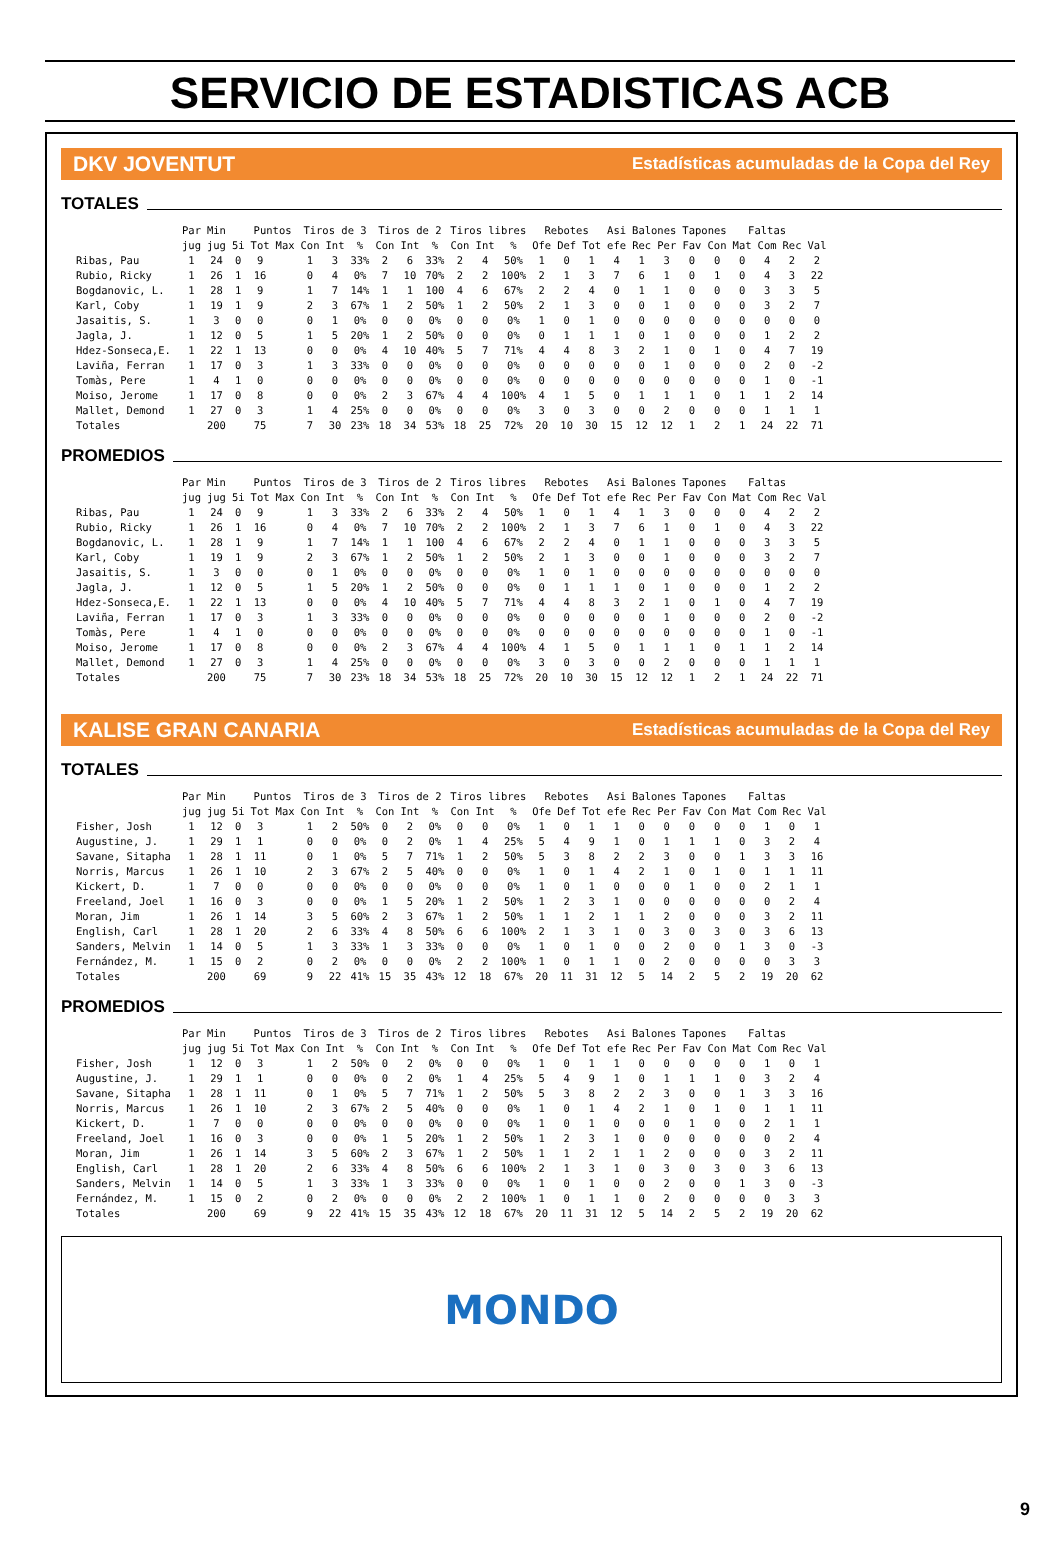SERVICIO DE ESTADISTICAS ACB
DKV JOVENTUT Estadísticas acumuladas de la Copa del Rey
TOTALES
| | Par | Min | | Puntos | | Tiros de 3 | | | Tiros de 2 | | | Tiros libres | | | Rebotes | | | Asi | Balones | | Tapones | | Faltas | | | |
| --- | --- | --- | --- | --- | --- | --- | --- | --- | --- | --- | --- | --- | --- | --- | --- | --- | --- | --- | --- | --- | --- | --- | --- | --- | --- | --- |
| | jug | jug | 5i | Tot | Max | Con | Int | % | Con | Int | % | Con | Int | % | Ofe | Def | Tot | efe | Rec | Per | Fav | Con | Mat | Com | Rec | Val |
| Ribas, Pau | 1 | 24 | 0 | 9 | | 1 | 3 | 33% | 2 | 6 | 33% | 2 | 4 | 50% | 1 | 0 | 1 | 4 | 1 | 3 | 0 | 0 | 0 | 4 | 2 | 2 |
| Rubio, Ricky | 1 | 26 | 1 | 16 | | 0 | 4 | 0% | 7 | 10 | 70% | 2 | 2 | 100% | 2 | 1 | 3 | 7 | 6 | 1 | 0 | 1 | 0 | 4 | 3 | 22 |
| Bogdanovic, L. | 1 | 28 | 1 | 9 | | 1 | 7 | 14% | 1 | 1 | 100 | 4 | 6 | 67% | 2 | 2 | 4 | 0 | 1 | 1 | 0 | 0 | 0 | 3 | 3 | 5 |
| Karl, Coby | 1 | 19 | 1 | 9 | | 2 | 3 | 67% | 1 | 2 | 50% | 1 | 2 | 50% | 2 | 1 | 3 | 0 | 0 | 1 | 0 | 0 | 0 | 3 | 2 | 7 |
| Jasaitis, S. | 1 | 3 | 0 | 0 | | 0 | 1 | 0% | 0 | 0 | 0% | 0 | 0 | 0% | 1 | 0 | 1 | 0 | 0 | 0 | 0 | 0 | 0 | 0 | 0 | 0 |
| Jagla, J. | 1 | 12 | 0 | 5 | | 1 | 5 | 20% | 1 | 2 | 50% | 0 | 0 | 0% | 0 | 1 | 1 | 1 | 0 | 1 | 0 | 0 | 0 | 1 | 2 | 2 |
| Hdez-Sonseca,E. | 1 | 22 | 1 | 13 | | 0 | 0 | 0% | 4 | 10 | 40% | 5 | 7 | 71% | 4 | 4 | 8 | 3 | 2 | 1 | 0 | 1 | 0 | 4 | 7 | 19 |
| Laviña, Ferran | 1 | 17 | 0 | 3 | | 1 | 3 | 33% | 0 | 0 | 0% | 0 | 0 | 0% | 0 | 0 | 0 | 0 | 0 | 1 | 0 | 0 | 0 | 2 | 0 | -2 |
| Tomàs, Pere | 1 | 4 | 1 | 0 | | 0 | 0 | 0% | 0 | 0 | 0% | 0 | 0 | 0% | 0 | 0 | 0 | 0 | 0 | 0 | 0 | 0 | 0 | 1 | 0 | -1 |
| Moiso, Jerome | 1 | 17 | 0 | 8 | | 0 | 0 | 0% | 2 | 3 | 67% | 4 | 4 | 100% | 4 | 1 | 5 | 0 | 1 | 1 | 1 | 0 | 1 | 1 | 2 | 14 |
| Mallet, Demond | 1 | 27 | 0 | 3 | | 1 | 4 | 25% | 0 | 0 | 0% | 0 | 0 | 0% | 3 | 0 | 3 | 0 | 0 | 2 | 0 | 0 | 0 | 1 | 1 | 1 |
| Totales | | 200 | | 75 | | 7 | 30 | 23% | 18 | 34 | 53% | 18 | 25 | 72% | 20 | 10 | 30 | 15 | 12 | 12 | 1 | 2 | 1 | 24 | 22 | 71 |
PROMEDIOS
| | Par | Min | | Puntos | | Tiros de 3 | | | Tiros de 2 | | | Tiros libres | | | Rebotes | | | Asi | Balones | | Tapones | | Faltas | | | |
| --- | --- | --- | --- | --- | --- | --- | --- | --- | --- | --- | --- | --- | --- | --- | --- | --- | --- | --- | --- | --- | --- | --- | --- | --- | --- | --- |
| | jug | jug | 5i | Tot | Max | Con | Int | % | Con | Int | % | Con | Int | % | Ofe | Def | Tot | efe | Rec | Per | Fav | Con | Mat | Com | Rec | Val |
| Ribas, Pau | 1 | 24 | 0 | 9 | | 1 | 3 | 33% | 2 | 6 | 33% | 2 | 4 | 50% | 1 | 0 | 1 | 4 | 1 | 3 | 0 | 0 | 0 | 4 | 2 | 2 |
| Rubio, Ricky | 1 | 26 | 1 | 16 | | 0 | 4 | 0% | 7 | 10 | 70% | 2 | 2 | 100% | 2 | 1 | 3 | 7 | 6 | 1 | 0 | 1 | 0 | 4 | 3 | 22 |
| Bogdanovic, L. | 1 | 28 | 1 | 9 | | 1 | 7 | 14% | 1 | 1 | 100 | 4 | 6 | 67% | 2 | 2 | 4 | 0 | 1 | 1 | 0 | 0 | 0 | 3 | 3 | 5 |
| Karl, Coby | 1 | 19 | 1 | 9 | | 2 | 3 | 67% | 1 | 2 | 50% | 1 | 2 | 50% | 2 | 1 | 3 | 0 | 0 | 1 | 0 | 0 | 0 | 3 | 2 | 7 |
| Jasaitis, S. | 1 | 3 | 0 | 0 | | 0 | 1 | 0% | 0 | 0 | 0% | 0 | 0 | 0% | 1 | 0 | 1 | 0 | 0 | 0 | 0 | 0 | 0 | 0 | 0 | 0 |
| Jagla, J. | 1 | 12 | 0 | 5 | | 1 | 5 | 20% | 1 | 2 | 50% | 0 | 0 | 0% | 0 | 1 | 1 | 1 | 0 | 1 | 0 | 0 | 0 | 1 | 2 | 2 |
| Hdez-Sonseca,E. | 1 | 22 | 1 | 13 | | 0 | 0 | 0% | 4 | 10 | 40% | 5 | 7 | 71% | 4 | 4 | 8 | 3 | 2 | 1 | 0 | 1 | 0 | 4 | 7 | 19 |
| Laviña, Ferran | 1 | 17 | 0 | 3 | | 1 | 3 | 33% | 0 | 0 | 0% | 0 | 0 | 0% | 0 | 0 | 0 | 0 | 0 | 1 | 0 | 0 | 0 | 2 | 0 | -2 |
| Tomàs, Pere | 1 | 4 | 1 | 0 | | 0 | 0 | 0% | 0 | 0 | 0% | 0 | 0 | 0% | 0 | 0 | 0 | 0 | 0 | 0 | 0 | 0 | 0 | 1 | 0 | -1 |
| Moiso, Jerome | 1 | 17 | 0 | 8 | | 0 | 0 | 0% | 2 | 3 | 67% | 4 | 4 | 100% | 4 | 1 | 5 | 0 | 1 | 1 | 1 | 0 | 1 | 1 | 2 | 14 |
| Mallet, Demond | 1 | 27 | 0 | 3 | | 1 | 4 | 25% | 0 | 0 | 0% | 0 | 0 | 0% | 3 | 0 | 3 | 0 | 0 | 2 | 0 | 0 | 0 | 1 | 1 | 1 |
| Totales | | 200 | | 75 | | 7 | 30 | 23% | 18 | 34 | 53% | 18 | 25 | 72% | 20 | 10 | 30 | 15 | 12 | 12 | 1 | 2 | 1 | 24 | 22 | 71 |
KALISE GRAN CANARIA Estadísticas acumuladas de la Copa del Rey
TOTALES
| | Par | Min | | Puntos | | Tiros de 3 | | | Tiros de 2 | | | Tiros libres | | | Rebotes | | | Asi | Balones | | Tapones | | Faltas | | | |
| --- | --- | --- | --- | --- | --- | --- | --- | --- | --- | --- | --- | --- | --- | --- | --- | --- | --- | --- | --- | --- | --- | --- | --- | --- | --- | --- |
| | jug | jug | 5i | Tot | Max | Con | Int | % | Con | Int | % | Con | Int | % | Ofe | Def | Tot | efe | Rec | Per | Fav | Con | Mat | Com | Rec | Val |
| Fisher, Josh | 1 | 12 | 0 | 3 | | 1 | 2 | 50% | 0 | 2 | 0% | 0 | 0 | 0% | 1 | 0 | 1 | 1 | 0 | 0 | 0 | 0 | 0 | 1 | 0 | 1 |
| Augustine, J. | 1 | 29 | 1 | 1 | | 0 | 0 | 0% | 0 | 2 | 0% | 1 | 4 | 25% | 5 | 4 | 9 | 1 | 0 | 1 | 1 | 1 | 0 | 3 | 2 | 4 |
| Savane, Sitapha | 1 | 28 | 1 | 11 | | 0 | 1 | 0% | 5 | 7 | 71% | 1 | 2 | 50% | 5 | 3 | 8 | 2 | 2 | 3 | 0 | 0 | 1 | 3 | 3 | 16 |
| Norris, Marcus | 1 | 26 | 1 | 10 | | 2 | 3 | 67% | 2 | 5 | 40% | 0 | 0 | 0% | 1 | 0 | 1 | 4 | 2 | 1 | 0 | 1 | 0 | 1 | 1 | 11 |
| Kickert, D. | 1 | 7 | 0 | 0 | | 0 | 0 | 0% | 0 | 0 | 0% | 0 | 0 | 0% | 1 | 0 | 1 | 0 | 0 | 0 | 1 | 0 | 0 | 2 | 1 | 1 |
| Freeland, Joel | 1 | 16 | 0 | 3 | | 0 | 0 | 0% | 1 | 5 | 20% | 1 | 2 | 50% | 1 | 2 | 3 | 1 | 0 | 0 | 0 | 0 | 0 | 0 | 2 | 4 |
| Moran, Jim | 1 | 26 | 1 | 14 | | 3 | 5 | 60% | 2 | 3 | 67% | 1 | 2 | 50% | 1 | 1 | 2 | 1 | 1 | 2 | 0 | 0 | 0 | 3 | 2 | 11 |
| English, Carl | 1 | 28 | 1 | 20 | | 2 | 6 | 33% | 4 | 8 | 50% | 6 | 6 | 100% | 2 | 1 | 3 | 1 | 0 | 3 | 0 | 3 | 0 | 3 | 6 | 13 |
| Sanders, Melvin | 1 | 14 | 0 | 5 | | 1 | 3 | 33% | 1 | 3 | 33% | 0 | 0 | 0% | 1 | 0 | 1 | 0 | 0 | 2 | 0 | 0 | 1 | 3 | 0 | -3 |
| Fernández, M. | 1 | 15 | 0 | 2 | | 0 | 2 | 0% | 0 | 0 | 0% | 2 | 2 | 100% | 1 | 0 | 1 | 1 | 0 | 2 | 0 | 0 | 0 | 0 | 3 | 3 |
| Totales | | 200 | | 69 | | 9 | 22 | 41% | 15 | 35 | 43% | 12 | 18 | 67% | 20 | 11 | 31 | 12 | 5 | 14 | 2 | 5 | 2 | 19 | 20 | 62 |
PROMEDIOS
| | Par | Min | | Puntos | | Tiros de 3 | | | Tiros de 2 | | | Tiros libres | | | Rebotes | | | Asi | Balones | | Tapones | | Faltas | | | |
| --- | --- | --- | --- | --- | --- | --- | --- | --- | --- | --- | --- | --- | --- | --- | --- | --- | --- | --- | --- | --- | --- | --- | --- | --- | --- | --- |
| | jug | jug | 5i | Tot | Max | Con | Int | % | Con | Int | % | Con | Int | % | Ofe | Def | Tot | efe | Rec | Per | Fav | Con | Mat | Com | Rec | Val |
| Fisher, Josh | 1 | 12 | 0 | 3 | | 1 | 2 | 50% | 0 | 2 | 0% | 0 | 0 | 0% | 1 | 0 | 1 | 1 | 0 | 0 | 0 | 0 | 0 | 1 | 0 | 1 |
| Augustine, J. | 1 | 29 | 1 | 1 | | 0 | 0 | 0% | 0 | 2 | 0% | 1 | 4 | 25% | 5 | 4 | 9 | 1 | 0 | 1 | 1 | 1 | 0 | 3 | 2 | 4 |
| Savane, Sitapha | 1 | 28 | 1 | 11 | | 0 | 1 | 0% | 5 | 7 | 71% | 1 | 2 | 50% | 5 | 3 | 8 | 2 | 2 | 3 | 0 | 0 | 1 | 3 | 3 | 16 |
| Norris, Marcus | 1 | 26 | 1 | 10 | | 2 | 3 | 67% | 2 | 5 | 40% | 0 | 0 | 0% | 1 | 0 | 1 | 4 | 2 | 1 | 0 | 1 | 0 | 1 | 1 | 11 |
| Kickert, D. | 1 | 7 | 0 | 0 | | 0 | 0 | 0% | 0 | 0 | 0% | 0 | 0 | 0% | 1 | 0 | 1 | 0 | 0 | 0 | 1 | 0 | 0 | 2 | 1 | 1 |
| Freeland, Joel | 1 | 16 | 0 | 3 | | 0 | 0 | 0% | 1 | 5 | 20% | 1 | 2 | 50% | 1 | 2 | 3 | 1 | 0 | 0 | 0 | 0 | 0 | 0 | 2 | 4 |
| Moran, Jim | 1 | 26 | 1 | 14 | | 3 | 5 | 60% | 2 | 3 | 67% | 1 | 2 | 50% | 1 | 1 | 2 | 1 | 1 | 2 | 0 | 0 | 0 | 3 | 2 | 11 |
| English, Carl | 1 | 28 | 1 | 20 | | 2 | 6 | 33% | 4 | 8 | 50% | 6 | 6 | 100% | 2 | 1 | 3 | 1 | 0 | 3 | 0 | 3 | 0 | 3 | 6 | 13 |
| Sanders, Melvin | 1 | 14 | 0 | 5 | | 1 | 3 | 33% | 1 | 3 | 33% | 0 | 0 | 0% | 1 | 0 | 1 | 0 | 0 | 2 | 0 | 0 | 1 | 3 | 0 | -3 |
| Fernández, M. | 1 | 15 | 0 | 2 | | 0 | 2 | 0% | 0 | 0 | 0% | 2 | 2 | 100% | 1 | 0 | 1 | 1 | 0 | 2 | 0 | 0 | 0 | 0 | 3 | 3 |
| Totales | | 200 | | 69 | | 9 | 22 | 41% | 15 | 35 | 43% | 12 | 18 | 67% | 20 | 11 | 31 | 12 | 5 | 14 | 2 | 5 | 2 | 19 | 20 | 62 |
MONDO
9